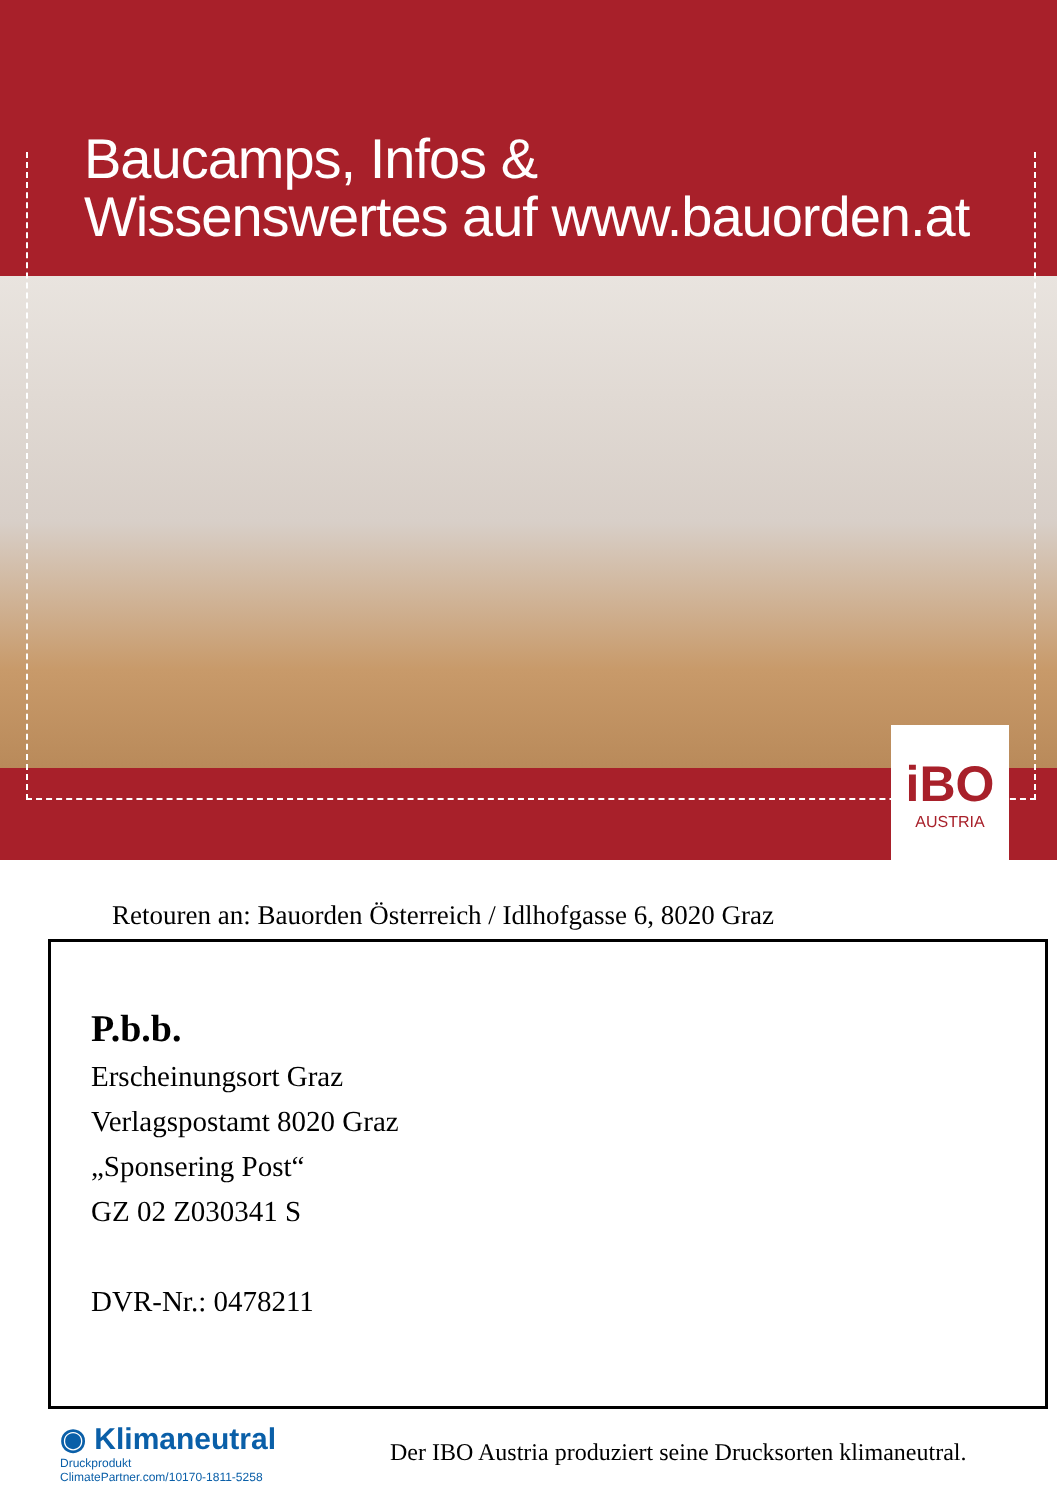Baucamps, Infos &
Wissenswertes auf www.bauorden.at
iBO
AUSTRIA
Retouren an: Bauorden Österreich / Idlhofgasse 6, 8020 Graz
P.b.b.
Erscheinungsort Graz
Verlagspostamt 8020 Graz
„Sponsering Post“
GZ 02 Z030341 S
DVR-Nr.: 0478211
◉ Klimaneutral
Druckprodukt
ClimatePartner.com/10170-1811-5258
Der IBO Austria produziert seine Drucksorten klimaneutral.